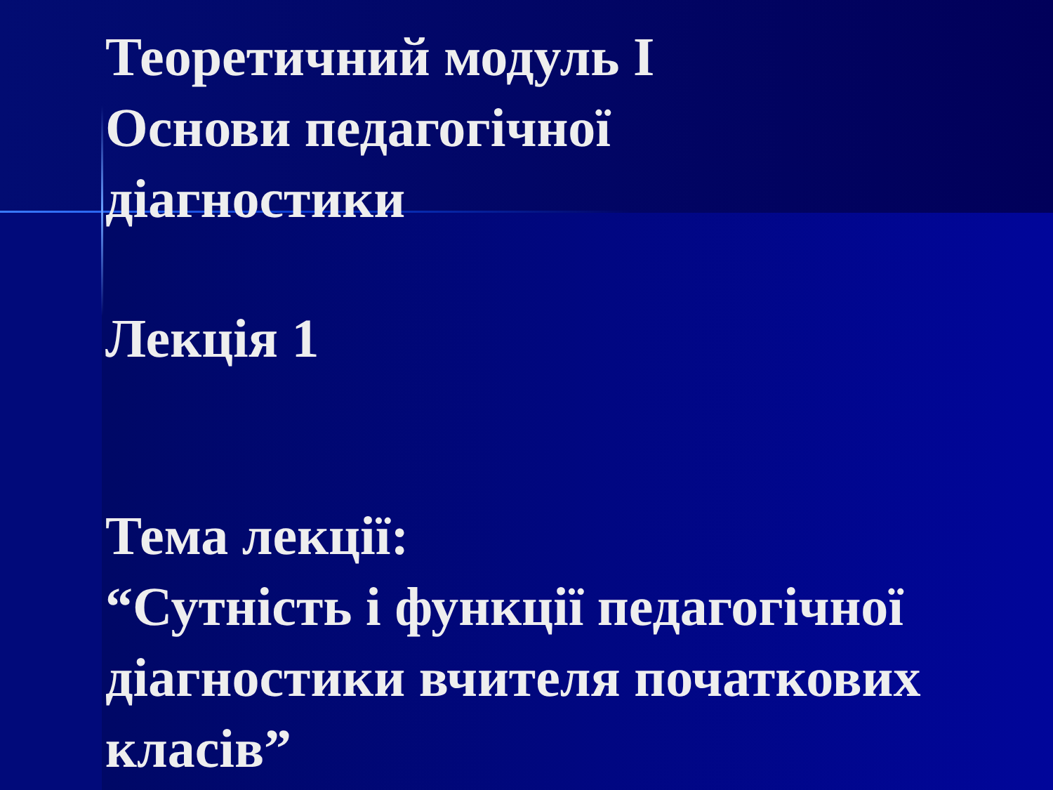Теоретичний модуль І
Основи педагогічної
діагностики
Лекція 1
Тема лекції:
“Сутність і функції педагогічної
діагностики вчителя початкових
класів”